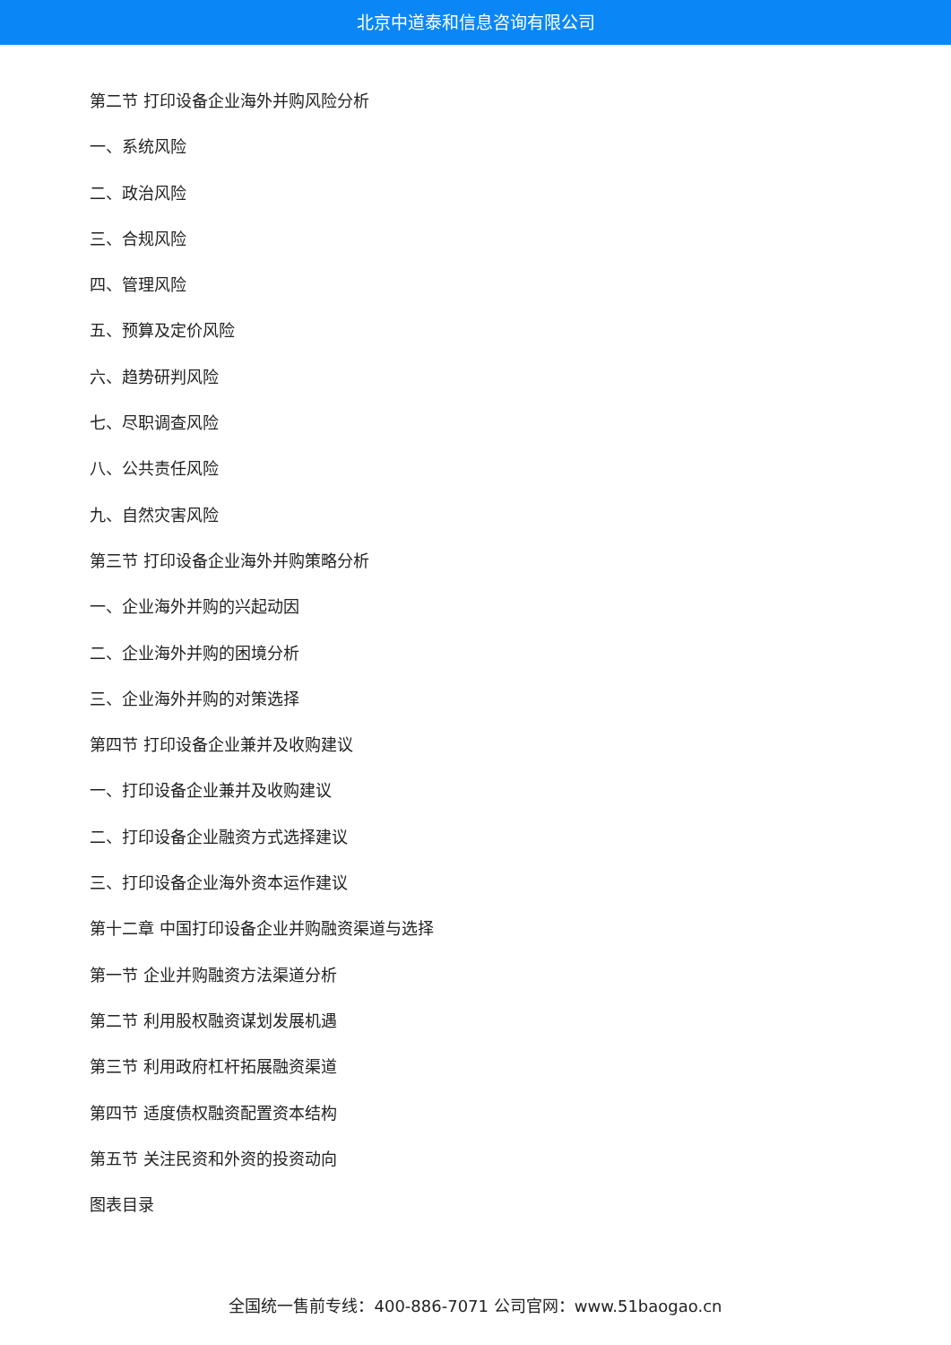北京中道泰和信息咨询有限公司
第二节 打印设备企业海外并购风险分析
一、系统风险
二、政治风险
三、合规风险
四、管理风险
五、预算及定价风险
六、趋势研判风险
七、尽职调查风险
八、公共责任风险
九、自然灾害风险
第三节 打印设备企业海外并购策略分析
一、企业海外并购的兴起动因
二、企业海外并购的困境分析
三、企业海外并购的对策选择
第四节 打印设备企业兼并及收购建议
一、打印设备企业兼并及收购建议
二、打印设备企业融资方式选择建议
三、打印设备企业海外资本运作建议
第十二章 中国打印设备企业并购融资渠道与选择
第一节 企业并购融资方法渠道分析
第二节 利用股权融资谋划发展机遇
第三节 利用政府杠杆拓展融资渠道
第四节 适度债权融资配置资本结构
第五节 关注民资和外资的投资动向
图表目录
全国统一售前专线：400-886-7071 公司官网：www.51baogao.cn